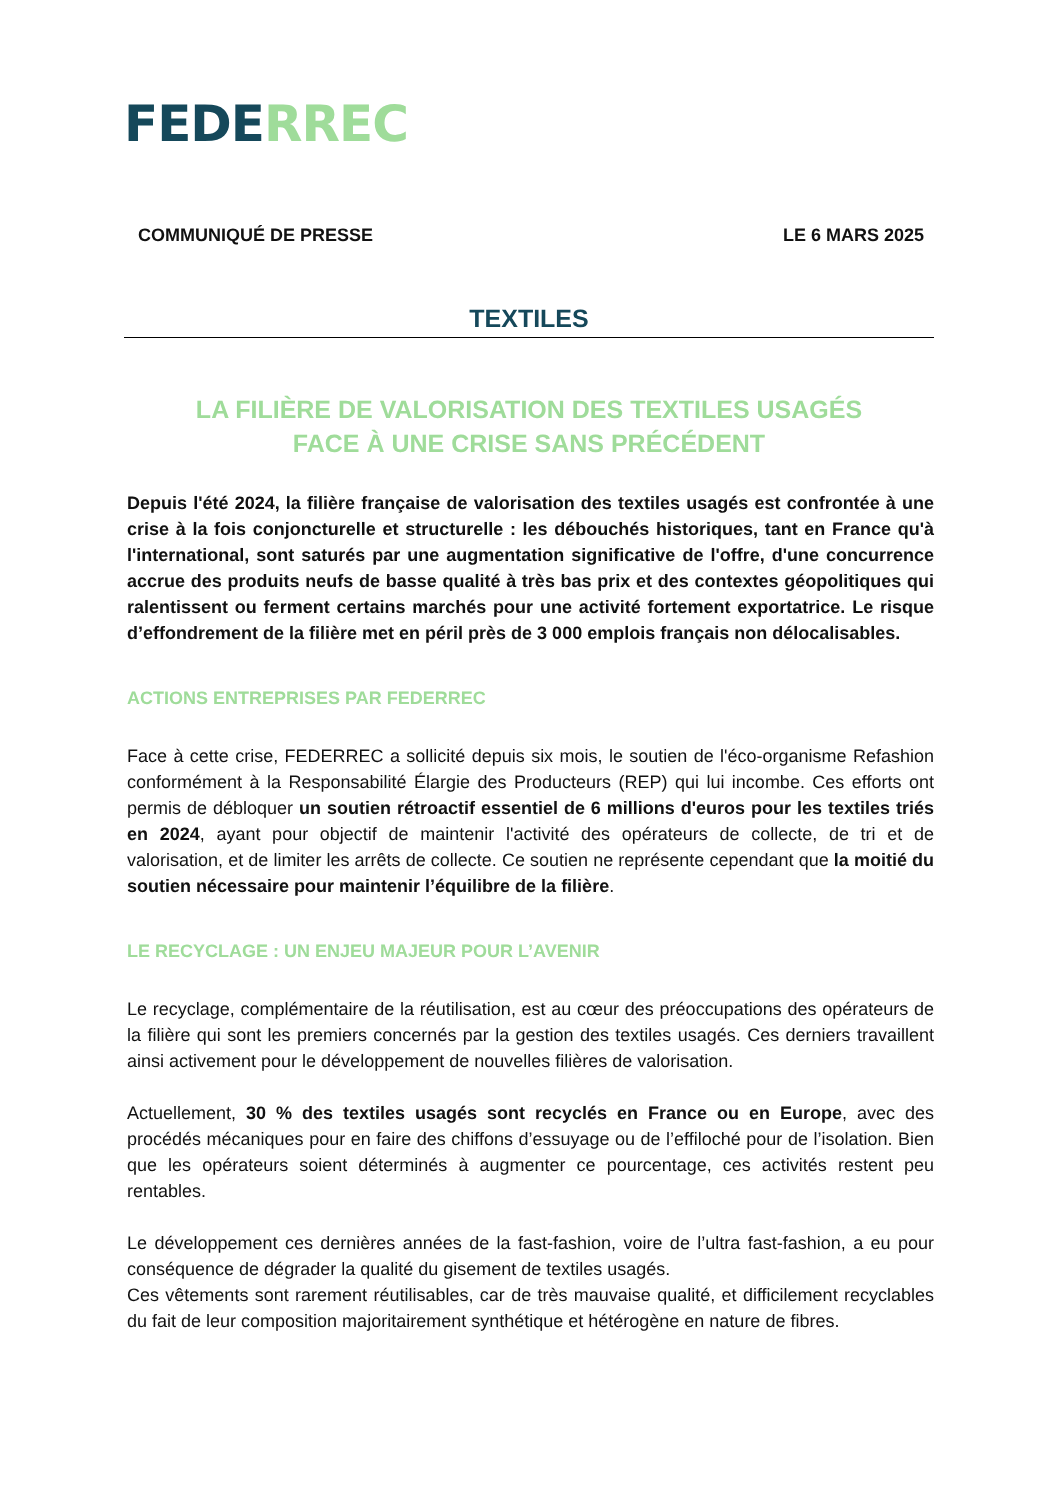FEDE RREC
COMMUNIQUÉ DE PRESSE LE 6 MARS 2025
TEXTILES
LA FILIÈRE DE VALORISATION DES TEXTILES USAGÉS
FACE À UNE CRISE SANS PRÉCÉDENT
Depuis l'été 2024, la filière française de valorisation des textiles usagés est confrontée à une crise à la fois conjoncturelle et structurelle : les débouchés historiques, tant en France qu'à l'international, sont saturés par une augmentation significative de l'offre, d'une concurrence accrue des produits neufs de basse qualité à très bas prix et des contextes géopolitiques qui ralentissent ou ferment certains marchés pour une activité fortement exportatrice. Le risque d’effondrement de la filière met en péril près de 3 000 emplois français non délocalisables.
ACTIONS ENTREPRISES PAR FEDERREC
Face à cette crise, FEDERREC a sollicité depuis six mois, le soutien de l'éco-organisme Refashion conformément à la Responsabilité Élargie des Producteurs (REP) qui lui incombe. Ces efforts ont permis de débloquer un soutien rétroactif essentiel de 6 millions d'euros pour les textiles triés en 2024, ayant pour objectif de maintenir l'activité des opérateurs de collecte, de tri et de valorisation, et de limiter les arrêts de collecte. Ce soutien ne représente cependant que la moitié du soutien nécessaire pour maintenir l’équilibre de la filière.
LE RECYCLAGE : UN ENJEU MAJEUR POUR L’AVENIR
Le recyclage, complémentaire de la réutilisation, est au cœur des préoccupations des opérateurs de la filière qui sont les premiers concernés par la gestion des textiles usagés. Ces derniers travaillent ainsi activement pour le développement de nouvelles filières de valorisation.
Actuellement, 30 % des textiles usagés sont recyclés en France ou en Europe, avec des procédés mécaniques pour en faire des chiffons d’essuyage ou de l’effiloché pour de l’isolation. Bien que les opérateurs soient déterminés à augmenter ce pourcentage, ces activités restent peu rentables.
Le développement ces dernières années de la fast-fashion, voire de l’ultra fast-fashion, a eu pour conséquence de dégrader la qualité du gisement de textiles usagés.
Ces vêtements sont rarement réutilisables, car de très mauvaise qualité, et difficilement recyclables du fait de leur composition majoritairement synthétique et hétérogène en nature de fibres.